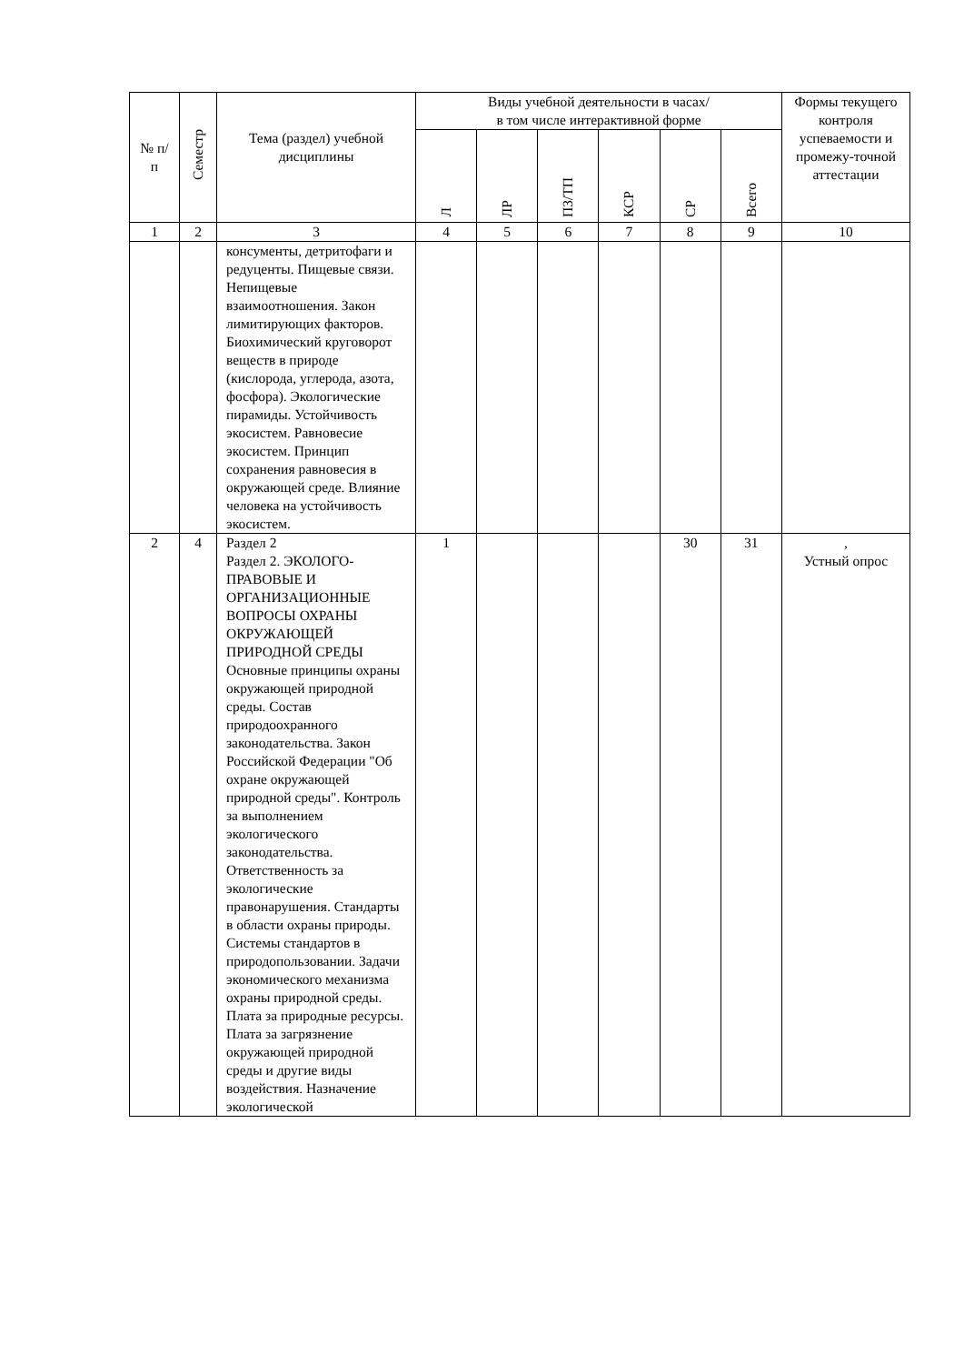| № п/п | Семестр | Тема (раздел) учебной дисциплины | Виды учебной деятельности в часах/ в том числе интерактивной форме | | | | | | Формы текущего контроля успеваемости и промежу-точной аттестации |
| --- | --- | --- | --- | --- | --- | --- | --- | --- | --- |
| | | | Л | ЛР | ПЗ/ТП | КСР | СР | Всего | |
| 1 | 2 | 3 | 4 | 5 | 6 | 7 | 8 | 9 | 10 |
| | | консументы, детритофаги и редуценты. Пищевые связи. Непищевые взаимоотношения. Закон лимитирующих факторов. Биохимический круговорот веществ в природе (кислорода, углерода, азота, фосфора). Экологические пирамиды. Устойчивость экосистем. Равновесие экосистем. Принцип сохранения равновесия в окружающей среде. Влияние человека на устойчивость экосистем. | | | | | | | |
| 2 | 4 | Раздел 2 Раздел 2. ЭКОЛОГО-ПРАВОВЫЕ И ОРГАНИЗАЦИОННЫЕ ВОПРОСЫ ОХРАНЫ ОКРУЖАЮЩЕЙ ПРИРОДНОЙ СРЕДЫ Основные принципы охраны окружающей природной среды. Состав природоохранного законодательства. Закон Российской Федерации "Об охране окружающей природной среды". Контроль за выполнением экологического законодательства. Ответственность за экологические правонарушения. Стандарты в области охраны природы. Системы стандартов в природопользовании. Задачи экономического механизма охраны природной среды. Плата за природные ресурсы. Плата за загрязнение окружающей природной среды и другие виды воздействия. Назначение экологической | 1 | | | | 30 | 31 | , Устный опрос |